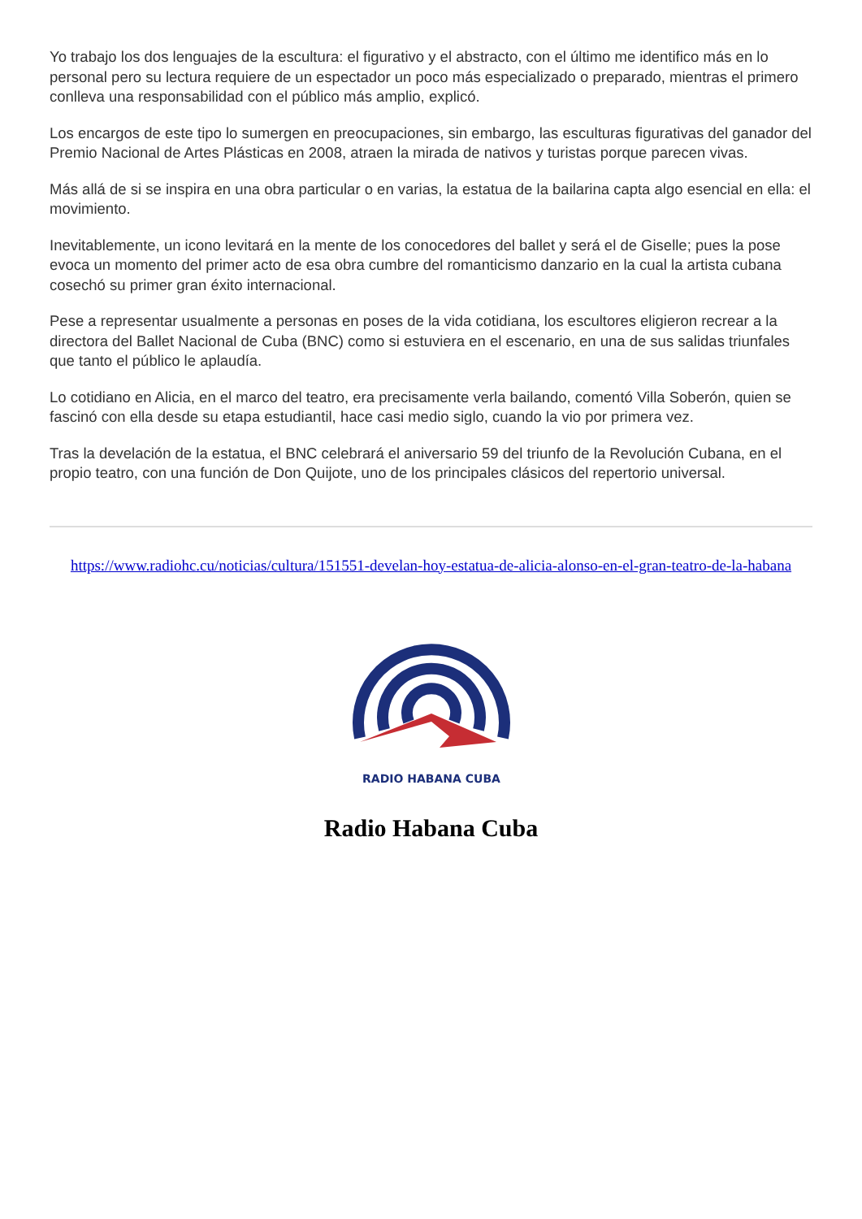Yo trabajo los dos lenguajes de la escultura: el figurativo y el abstracto, con el último me identifico más en lo personal pero su lectura requiere de un espectador un poco más especializado o preparado, mientras el primero conlleva una responsabilidad con el público más amplio, explicó.
Los encargos de este tipo lo sumergen en preocupaciones, sin embargo, las esculturas figurativas del ganador del Premio Nacional de Artes Plásticas en 2008, atraen la mirada de nativos y turistas porque parecen vivas.
Más allá de si se inspira en una obra particular o en varias, la estatua de la bailarina capta algo esencial en ella: el movimiento.
Inevitablemente, un icono levitará en la mente de los conocedores del ballet y será el de Giselle; pues la pose evoca un momento del primer acto de esa obra cumbre del romanticismo danzario en la cual la artista cubana cosechó su primer gran éxito internacional.
Pese a representar usualmente a personas en poses de la vida cotidiana, los escultores eligieron recrear a la directora del Ballet Nacional de Cuba (BNC) como si estuviera en el escenario, en una de sus salidas triunfales que tanto el público le aplaudía.
Lo cotidiano en Alicia, en el marco del teatro, era precisamente verla bailando, comentó Villa Soberón, quien se fascinó con ella desde su etapa estudiantil, hace casi medio siglo, cuando la vio por primera vez.
Tras la develación de la estatua, el BNC celebrará el aniversario 59 del triunfo de la Revolución Cubana, en el propio teatro, con una función de Don Quijote, uno de los principales clásicos del repertorio universal.
https://www.radiohc.cu/noticias/cultura/151551-develan-hoy-estatua-de-alicia-alonso-en-el-gran-teatro-de-la-habana
RADIO HABANA CUBA
Radio Habana Cuba